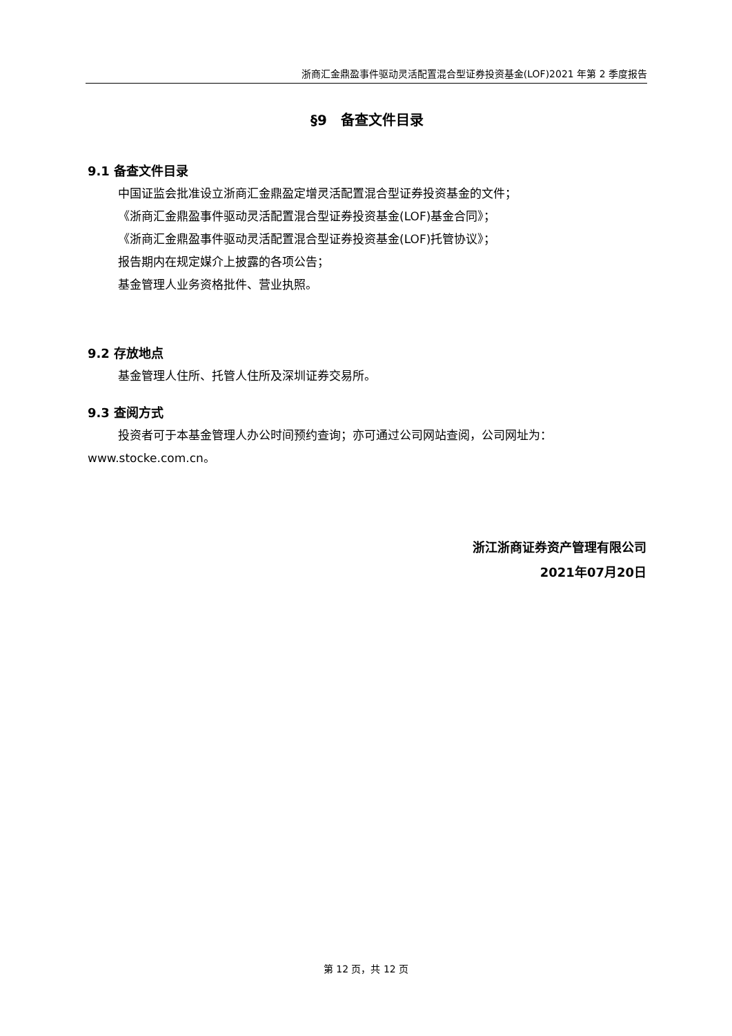浙商汇金鼎盈事件驱动灵活配置混合型证券投资基金(LOF)2021 年第 2 季度报告
§9　备查文件目录
9.1 备查文件目录
中国证监会批准设立浙商汇金鼎盈定增灵活配置混合型证券投资基金的文件；
《浙商汇金鼎盈事件驱动灵活配置混合型证券投资基金(LOF)基金合同》；
《浙商汇金鼎盈事件驱动灵活配置混合型证券投资基金(LOF)托管协议》；
报告期内在规定媒介上披露的各项公告；
基金管理人业务资格批件、营业执照。
9.2 存放地点
基金管理人住所、托管人住所及深圳证券交易所。
9.3 查阅方式
投资者可于本基金管理人办公时间预约查询；亦可通过公司网站查阅，公司网址为：www.stocke.com.cn。
浙江浙商证券资产管理有限公司
2021年07月20日
第 12 页，共 12 页